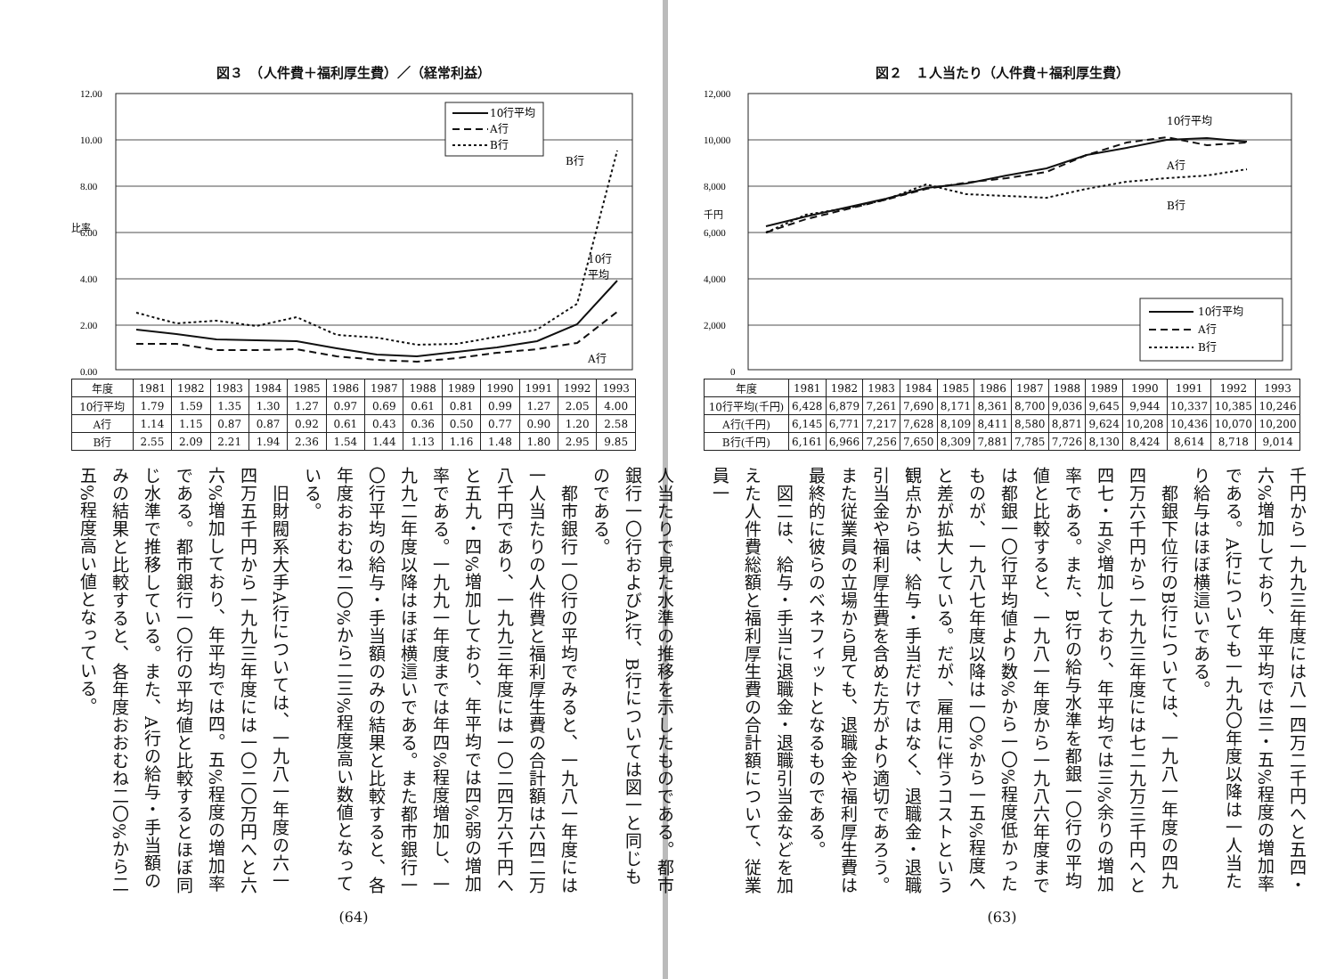図２　１人当たり（人件費＋福利厚生費）
12,000
10,000
8,000
6,000
4,000
2,000
0
千円
10行平均
A行
B行
10行平均
A行
B行
| 年度 | 1981 | 1982 | 1983 | 1984 | 1985 | 1986 | 1987 | 1988 | 1989 | 1990 | 1991 | 1992 | 1993 |
| --- | --- | --- | --- | --- | --- | --- | --- | --- | --- | --- | --- | --- | --- |
| 10行平均(千円) | 6,428 | 6,879 | 7,261 | 7,690 | 8,171 | 8,361 | 8,700 | 9,036 | 9,645 | 9,944 | 10,337 | 10,385 | 10,246 |
| A行(千円) | 6,145 | 6,771 | 7,217 | 7,628 | 8,109 | 8,411 | 8,580 | 8,871 | 9,624 | 10,208 | 10,436 | 10,070 | 10,200 |
| B行(千円) | 6,161 | 6,966 | 7,256 | 7,650 | 8,309 | 7,881 | 7,785 | 7,726 | 8,130 | 8,424 | 8,614 | 8,718 | 9,014 |
千円から一九九三年度には八一四万二千円へと五四・六%増加しており、年平均では三・五%程度の増加率である。A行についても一九九〇年度以降は一人当たり給与はほぼ横這いである。
　都銀下位行のB行については、一九八一年度の四九四万六千円から一九九三年度には七二九万三千円へと四七・五%増加しており、年平均では三%余りの増加率である。また、B行の給与水準を都銀一〇行の平均値と比較すると、一九八一年度から一九八六年度までは都銀一〇行平均値より数%から一〇%程度低かったものが、一九八七年度以降は一〇%から一五%程度へと差が拡大している。だが、雇用に伴うコストという観点からは、給与・手当だけではなく、退職金・退職引当金や福利厚生費を含めた方がより適切であろう。また従業員の立場から見ても、退職金や福利厚生費は最終的に彼らのベネフィットとなるものである。
　図二は、給与・手当に退職金・退職引当金などを加えた人件費総額と福利厚生費の合計額について、従業員一
(63)
図３　（人件費＋福利厚生費）／（経常利益）
12.00
10.00
8.00
6.00
4.00
2.00
0.00
比率
B行
10行
平均
A行
10行平均
A行
B行
| 年度 | 1981 | 1982 | 1983 | 1984 | 1985 | 1986 | 1987 | 1988 | 1989 | 1990 | 1991 | 1992 | 1993 |
| --- | --- | --- | --- | --- | --- | --- | --- | --- | --- | --- | --- | --- | --- |
| 10行平均 | 1.79 | 1.59 | 1.35 | 1.30 | 1.27 | 0.97 | 0.69 | 0.61 | 0.81 | 0.99 | 1.27 | 2.05 | 4.00 |
| A行 | 1.14 | 1.15 | 0.87 | 0.87 | 0.92 | 0.61 | 0.43 | 0.36 | 0.50 | 0.77 | 0.90 | 1.20 | 2.58 |
| B行 | 2.55 | 2.09 | 2.21 | 1.94 | 2.36 | 1.54 | 1.44 | 1.13 | 1.16 | 1.48 | 1.80 | 2.95 | 9.85 |
人当たりで見た水準の推移を示したものである。都市銀行一〇行およびA行、B行については図一と同じものである。
　都市銀行一〇行の平均でみると、一九八一年度には一人当たりの人件費と福利厚生費の合計額は六四二万八千円であり、一九九三年度には一〇二四万六千円へと五九・四%増加しており、年平均では四%弱の増加率である。一九九一年度までは年四%程度増加し、一九九二年度以降はほぼ横這いである。また都市銀行一〇行平均の給与・手当額のみの結果と比較すると、各年度おおむね二〇%から二三%程度高い数値となっている。
　旧財閥系大手A行については、一九八一年度の六一四万五千円から一九九三年度には一〇二〇万円へと六六%増加しており、年平均では四。五%程度の増加率である。都市銀行一〇行の平均値と比較するとほぼ同じ水準で推移している。また、A行の給与・手当額のみの結果と比較すると、各年度おおむね二〇%から二五%程度高い値となっている。
(64)